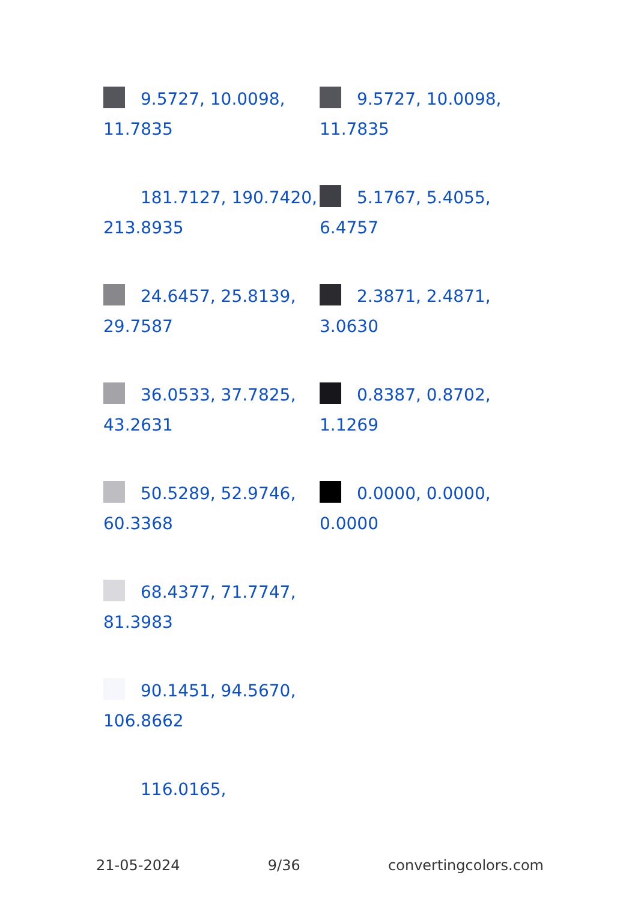9.5727, 10.0098, 11.7835
181.7127, 190.7420, 213.8935
24.6457, 25.8139, 29.7587
36.0533, 37.7825, 43.2631
50.5289, 52.9746, 60.3368
68.4377, 71.7747, 81.3983
90.1451, 94.5670, 106.8662
116.0165,
9.5727, 10.0098, 11.7835
5.1767, 5.4055, 6.4757
2.3871, 2.4871, 3.0630
0.8387, 0.8702, 1.1269
0.0000, 0.0000, 0.0000
21-05-2024 9/36 convertingcolors.com